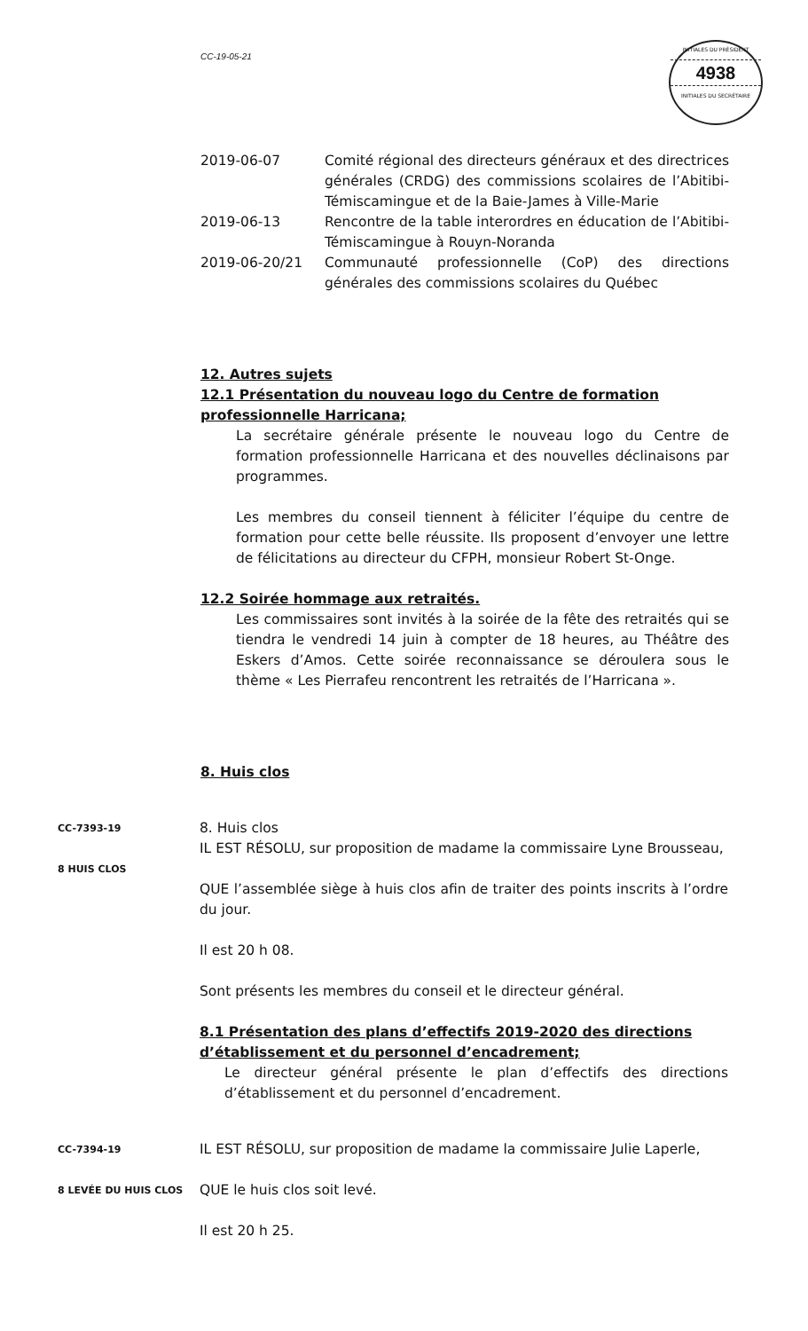CC-19-05-21
INITIALES DU PRÉSIDENT
4938
INITIALES DU SECRÉTAIRE
2019-06-07 Comité régional des directeurs généraux et des directrices générales (CRDG) des commissions scolaires de l’Abitibi-Témiscamingue et de la Baie-James à Ville-Marie
2019-06-13 Rencontre de la table interordres en éducation de l’Abitibi-Témiscamingue à Rouyn-Noranda
2019-06-20/21 Communauté professionnelle (CoP) des directions générales des commissions scolaires du Québec
12. Autres sujets
12.1 Présentation du nouveau logo du Centre de formation professionnelle Harricana;
La secrétaire générale présente le nouveau logo du Centre de formation professionnelle Harricana et des nouvelles déclinaisons par programmes.
Les membres du conseil tiennent à féliciter l’équipe du centre de formation pour cette belle réussite. Ils proposent d’envoyer une lettre de félicitations au directeur du CFPH, monsieur Robert St-Onge.
12.2 Soirée hommage aux retraités.
Les commissaires sont invités à la soirée de la fête des retraités qui se tiendra le vendredi 14 juin à compter de 18 heures, au Théâtre des Eskers d’Amos. Cette soirée reconnaissance se déroulera sous le thème « Les Pierrafeu rencontrent les retraités de l’Harricana ».
8. Huis clos
CC-7393-19
8 HUIS CLOS
8. Huis clos
IL EST RÉSOLU, sur proposition de madame la commissaire Lyne Brousseau,
QUE l’assemblée siège à huis clos afin de traiter des points inscrits à l’ordre du jour.
Il est 20 h 08.
Sont présents les membres du conseil et le directeur général.
8.1 Présentation des plans d’effectifs 2019-2020 des directions d’établissement et du personnel d’encadrement;
Le directeur général présente le plan d’effectifs des directions d’établissement et du personnel d’encadrement.
CC-7394-19
8 LEVÉE DU HUIS CLOS
IL EST RÉSOLU, sur proposition de madame la commissaire Julie Laperle,
QUE le huis clos soit levé.
Il est 20 h 25.